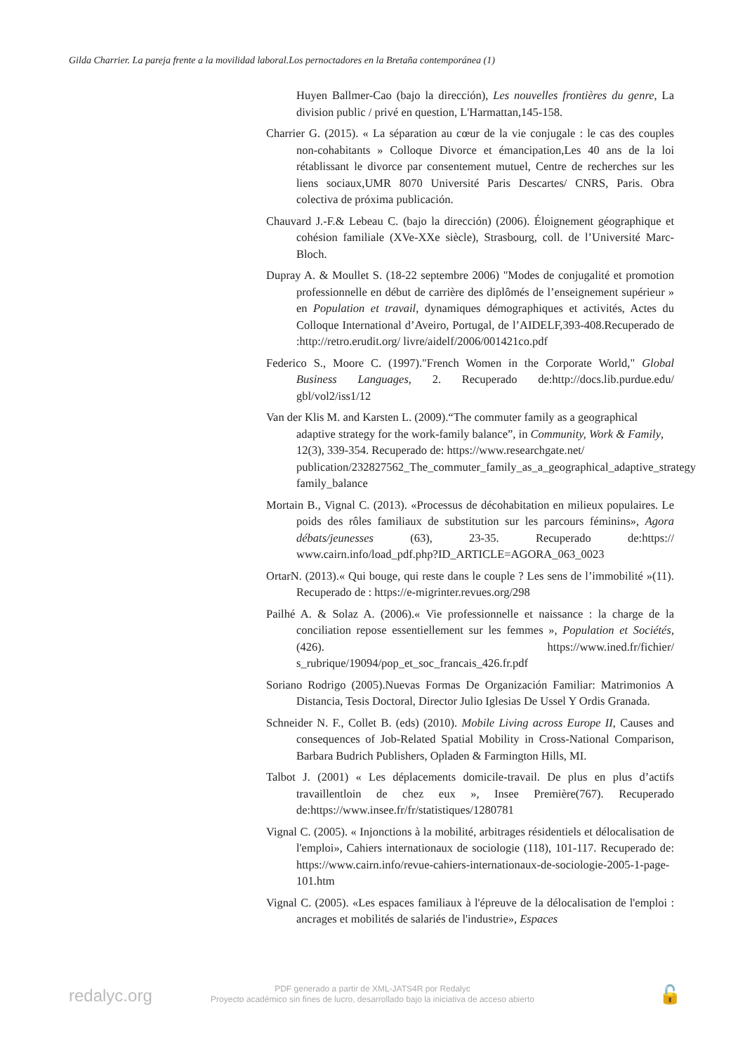Gilda Charrier. La pareja frente a la movilidad laboral.Los pernoctadores en la Bretaña contemporánea (1)
Huyen Ballmer-Cao (bajo la dirección), Les nouvelles frontières du genre, La division public / privé en question, L'Harmattan,145-158.
Charrier G. (2015). « La séparation au cœur de la vie conjugale : le cas des couples non-cohabitants » Colloque Divorce et émancipation,Les 40 ans de la loi rétablissant le divorce par consentement mutuel, Centre de recherches sur les liens sociaux,UMR 8070 Université Paris Descartes/ CNRS, Paris. Obra colectiva de próxima publicación.
Chauvard J.-F.& Lebeau C. (bajo la dirección) (2006). Éloignement géographique et cohésion familiale (XVe-XXe siècle), Strasbourg, coll. de l’Université Marc-Bloch.
Dupray A. & Moullet S. (18-22 septembre 2006) "Modes de conjugalité et promotion professionnelle en début de carrière des diplômés de l’enseignement supérieur » en Population et travail, dynamiques démographiques et activités, Actes du Colloque International d’Aveiro, Portugal, de l’AIDELF,393-408.Recuperado de :http://retro.erudit.org/ livre/aidelf/2006/001421co.pdf
Federico S., Moore C. (1997)."French Women in the Corporate World," Global Business Languages, 2. Recuperado de:http://docs.lib.purdue.edu/ gbl/vol2/iss1/12
Van der Klis M. and Karsten L. (2009).“The commuter family as a geographical adaptive strategy for the work-family balance”, in Community, Work & Family, 12(3), 339-354. Recuperado de: https://www.researchgate.net/ publication/232827562_The_commuter_family_as_a_geographical_adaptive_strategy family_balance
Mortain B., Vignal C. (2013). «Processus de décohabitation en milieux populaires. Le poids des rôles familiaux de substitution sur les parcours féminins», Agora débats/jeunesses (63), 23-35. Recuperado de:https:// www.cairn.info/load_pdf.php?ID_ARTICLE=AGORA_063_0023
OrtarN. (2013).« Qui bouge, qui reste dans le couple ? Les sens de l’immobilité »(11). Recuperado de : https://e-migrinter.revues.org/298
Pailhé A. & Solaz A. (2006).« Vie professionnelle et naissance : la charge de la conciliation repose essentiellement sur les femmes », Population et Sociétés, (426). https://www.ined.fr/fichier/ s_rubrique/19094/pop_et_soc_francais_426.fr.pdf
Soriano Rodrigo (2005).Nuevas Formas De Organización Familiar: Matrimonios A Distancia, Tesis Doctoral, Director Julio Iglesias De Ussel Y Ordis Granada.
Schneider N. F., Collet B. (eds) (2010). Mobile Living across Europe II, Causes and consequences of Job-Related Spatial Mobility in Cross-National Comparison, Barbara Budrich Publishers, Opladen & Farmington Hills, MI.
Talbot J. (2001) « Les déplacements domicile-travail. De plus en plus d’actifs travaillentloin de chez eux », Insee Première(767). Recuperado de:https://www.insee.fr/fr/statistiques/1280781
Vignal C. (2005). « Injonctions à la mobilité, arbitrages résidentiels et délocalisation de l'emploi», Cahiers internationaux de sociologie (118), 101-117. Recuperado de: https://www.cairn.info/revue-cahiers-internationaux-de-sociologie-2005-1-page-101.htm
Vignal C. (2005). «Les espaces familiaux à l'épreuve de la délocalisation de l'emploi : ancrages et mobilités de salariés de l'industrie», Espaces
redalyc.org
PDF generado a partir de XML-JATS4R por Redalyc
Proyecto académico sin fines de lucro, desarrollado bajo la iniciativa de acceso abierto
🔓